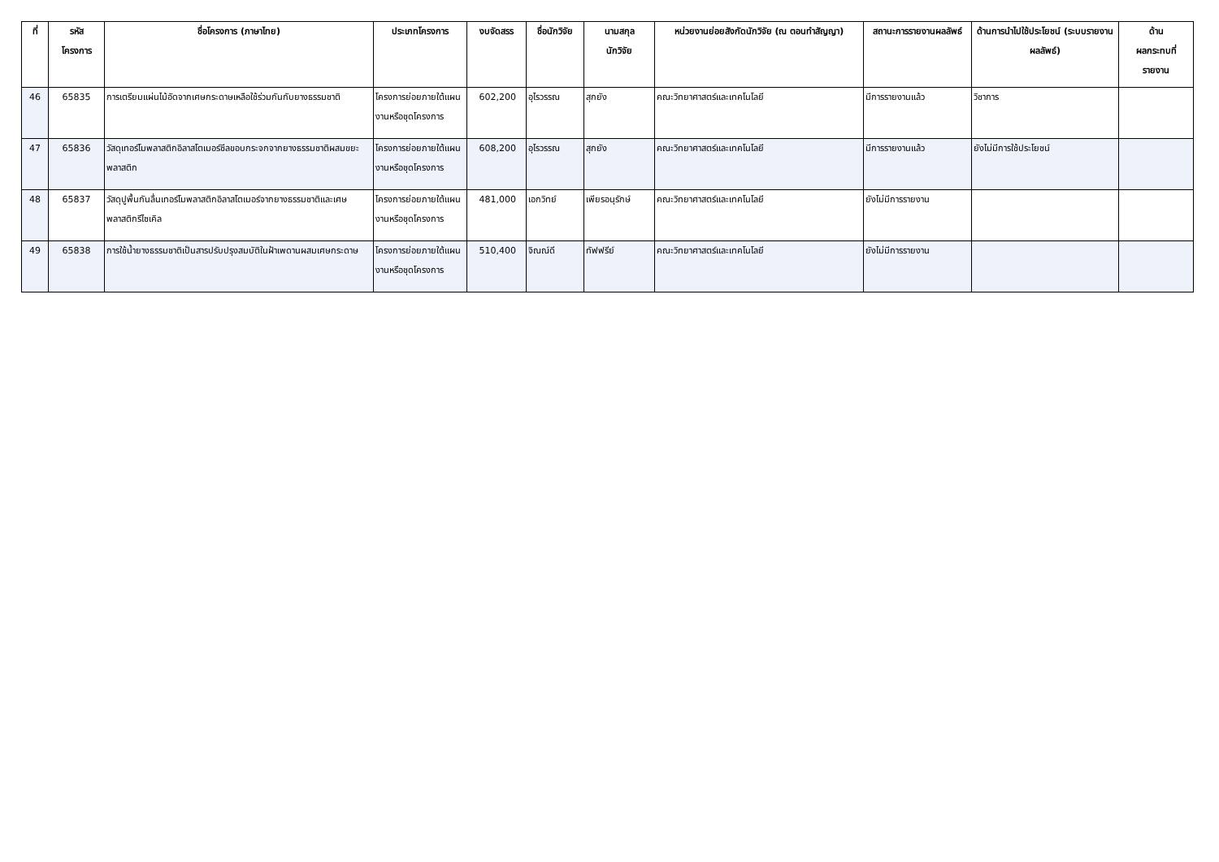| ที่ | รหัส โครงการ | ชื่อโครงการ (ภาษาไทย) | ประเภทโครงการ | งบจัดสรร | ชื่อนักวิจัย | นามสกุล นักวิจัย | หน่วยงานย่อยสังกัดนักวิจัย (ณ ตอนทำสัญญา) | สถานะการรายงานผลลัพธ์ | ด้านการนำไปใช้ประโยชน์ (ระบบรายงานผลลัพธ์) | ด้าน ผลกระทบที่ รายงาน |
| --- | --- | --- | --- | --- | --- | --- | --- | --- | --- | --- |
| 46 | 65835 | การเตรียมแผ่นไม้อัดจากเศษกระดาษเหลือใช้ร่วมกันกับยางธรรมชาติ | โครงการย่อยภายใต้แผนงานหรือชุดโครงการ | 602,200 | อุไรวรรณ | สุกยัง | คณะวิทยาศาสตร์และเทคโนโลยี | มีการรายงานแล้ว | วิชาการ | |
| 47 | 65836 | วัสดุเทอร์โมพลาสติกอิลาสโตเมอร์ซีลขอบกระจกจากยางธรรมชาติผสมขยะพลาสติก | โครงการย่อยภายใต้แผนงานหรือชุดโครงการ | 608,200 | อุไรวรรณ | สุกยัง | คณะวิทยาศาสตร์และเทคโนโลยี | มีการรายงานแล้ว | ยังไม่มีการใช้ประโยชน์ | |
| 48 | 65837 | วัสดุปูพื้นกันลื่นเทอร์โมพลาสติกอิลาสโตเมอร์จากยางธรรมชาติและเศษพลาสติกรีไซเคิล | โครงการย่อยภายใต้แผนงานหรือชุดโครงการ | 481,000 | เอกวิทย์ | เพียรอนุรักษ์ | คณะวิทยาศาสตร์และเทคโนโลยี | ยังไม่มีการรายงาน | | |
| 49 | 65838 | การใช้น้ำยางธรรมชาติเป็นสารปรับปรุงสมบัติในฝ้าเพดานผสมเศษกระดาษ | โครงการย่อยภายใต้แผนงานหรือชุดโครงการ | 510,400 | จิณณ์ดี | ทัฟฟรีย์ | คณะวิทยาศาสตร์และเทคโนโลยี | ยังไม่มีการรายงาน | | |